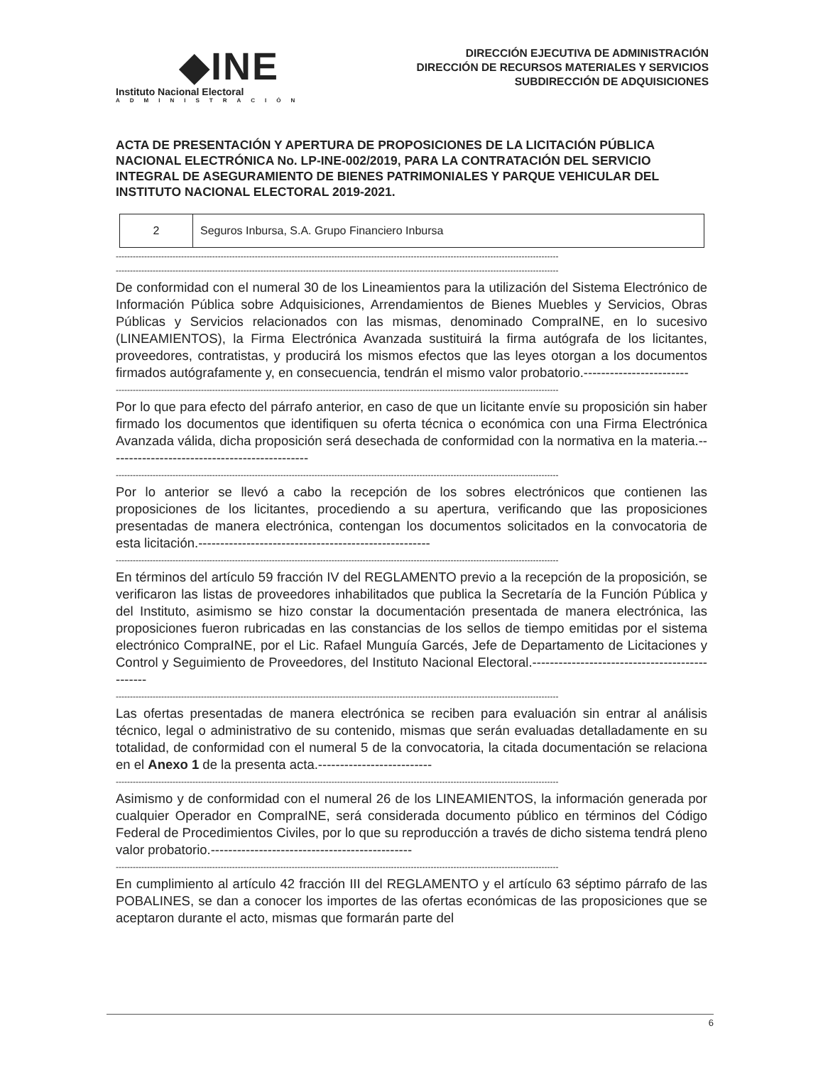◆INE
Instituto Nacional Electoral
ADMINISTRACIÓN
DIRECCIÓN EJECUTIVA DE ADMINISTRACIÓN
DIRECCIÓN DE RECURSOS MATERIALES Y SERVICIOS
SUBDIRECCIÓN DE ADQUISICIONES
ACTA DE PRESENTACIÓN Y APERTURA DE PROPOSICIONES DE LA LICITACIÓN PÚBLICA NACIONAL ELECTRÓNICA No. LP-INE-002/2019, PARA LA CONTRATACIÓN DEL SERVICIO INTEGRAL DE ASEGURAMIENTO DE BIENES PATRIMONIALES Y PARQUE VEHICULAR DEL INSTITUTO NACIONAL ELECTORAL 2019-2021.
| 2 | Seguros Inbursa, S.A. Grupo Financiero Inbursa |
------------------------------------------------------------------------------------------------------------------------------------------------------------
------------------------------------------------------------------------------------------------------------------------------------------------------------
De conformidad con el numeral 30 de los Lineamientos para la utilización del Sistema Electrónico de Información Pública sobre Adquisiciones, Arrendamientos de Bienes Muebles y Servicios, Obras Públicas y Servicios relacionados con las mismas, denominado CompraINE, en lo sucesivo (LINEAMIENTOS), la Firma Electrónica Avanzada sustituirá la firma autógrafa de los licitantes, proveedores, contratistas, y producirá los mismos efectos que las leyes otorgan a los documentos firmados autógrafamente y, en consecuencia, tendrán el mismo valor probatorio.------------------------
------------------------------------------------------------------------------------------------------------------------------------------------------------
Por lo que para efecto del párrafo anterior, en caso de que un licitante envíe su proposición sin haber firmado los documentos que identifiquen su oferta técnica o económica con una Firma Electrónica Avanzada válida, dicha proposición será desechada de conformidad con la normativa en la materia.----------------------------------------------
------------------------------------------------------------------------------------------------------------------------------------------------------------
Por lo anterior se llevó a cabo la recepción de los sobres electrónicos que contienen las proposiciones de los licitantes, procediendo a su apertura, verificando que las proposiciones presentadas de manera electrónica, contengan los documentos solicitados en la convocatoria de esta licitación.-----------------------------------------------------
------------------------------------------------------------------------------------------------------------------------------------------------------------
En términos del artículo 59 fracción IV del REGLAMENTO previo a la recepción de la proposición, se verificaron las listas de proveedores inhabilitados que publica la Secretaría de la Función Pública y del Instituto, asimismo se hizo constar la documentación presentada de manera electrónica, las proposiciones fueron rubricadas en las constancias de los sellos de tiempo emitidas por el sistema electrónico CompraINE, por el Lic. Rafael Munguía Garcés, Jefe de Departamento de Licitaciones y Control y Seguimiento de Proveedores, del Instituto Nacional Electoral.-----------------------------------------------
------------------------------------------------------------------------------------------------------------------------------------------------------------
Las ofertas presentadas de manera electrónica se reciben para evaluación sin entrar al análisis técnico, legal o administrativo de su contenido, mismas que serán evaluadas detalladamente en su totalidad, de conformidad con el numeral 5 de la convocatoria, la citada documentación se relaciona en el Anexo 1 de la presenta acta.--------------------------
------------------------------------------------------------------------------------------------------------------------------------------------------------
Asimismo y de conformidad con el numeral 26 de los LINEAMIENTOS, la información generada por cualquier Operador en CompraINE, será considerada documento público en términos del Código Federal de Procedimientos Civiles, por lo que su reproducción a través de dicho sistema tendrá pleno valor probatorio.----------------------------------------------
------------------------------------------------------------------------------------------------------------------------------------------------------------
En cumplimiento al artículo 42 fracción III del REGLAMENTO y el artículo 63 séptimo párrafo de las POBALINES, se dan a conocer los importes de las ofertas económicas de las proposiciones que se aceptaron durante el acto, mismas que formarán parte del
6